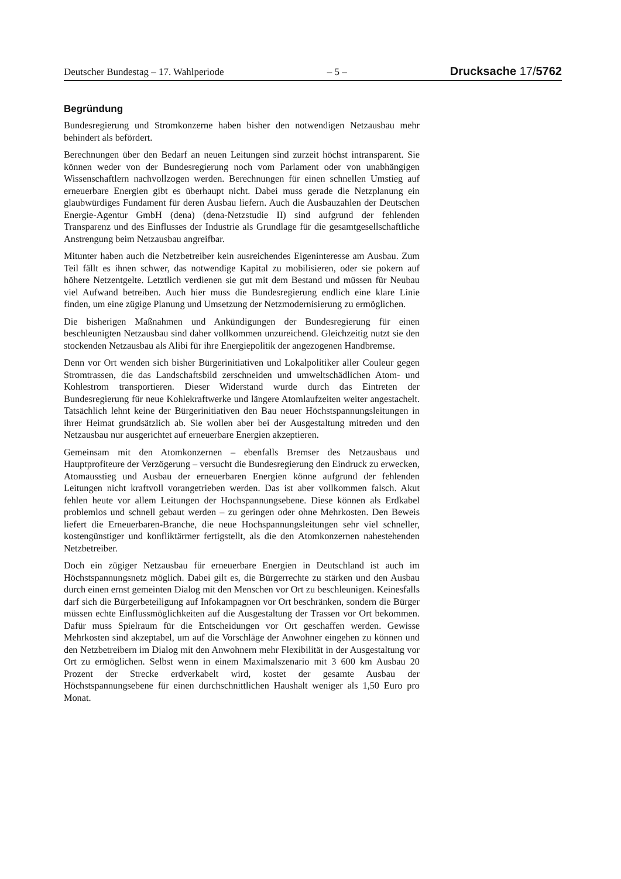Deutscher Bundestag – 17. Wahlperiode – 5 – Drucksache 17/5762
Begründung
Bundesregierung und Stromkonzerne haben bisher den notwendigen Netzausbau mehr behindert als befördert.
Berechnungen über den Bedarf an neuen Leitungen sind zurzeit höchst intransparent. Sie können weder von der Bundesregierung noch vom Parlament oder von unabhängigen Wissenschaftlern nachvollzogen werden. Berechnungen für einen schnellen Umstieg auf erneuerbare Energien gibt es überhaupt nicht. Dabei muss gerade die Netzplanung ein glaubwürdiges Fundament für deren Ausbau liefern. Auch die Ausbauzahlen der Deutschen Energie-Agentur GmbH (dena) (dena-Netzstudie II) sind aufgrund der fehlenden Transparenz und des Einflusses der Industrie als Grundlage für die gesamtgesellschaftliche Anstrengung beim Netzausbau angreifbar.
Mitunter haben auch die Netzbetreiber kein ausreichendes Eigeninteresse am Ausbau. Zum Teil fällt es ihnen schwer, das notwendige Kapital zu mobilisieren, oder sie pokern auf höhere Netzentgelte. Letztlich verdienen sie gut mit dem Bestand und müssen für Neubau viel Aufwand betreiben. Auch hier muss die Bundesregierung endlich eine klare Linie finden, um eine zügige Planung und Umsetzung der Netzmodernisierung zu ermöglichen.
Die bisherigen Maßnahmen und Ankündigungen der Bundesregierung für einen beschleunigten Netzausbau sind daher vollkommen unzureichend. Gleichzeitig nutzt sie den stockenden Netzausbau als Alibi für ihre Energiepolitik der angezogenen Handbremse.
Denn vor Ort wenden sich bisher Bürgerinitiativen und Lokalpolitiker aller Couleur gegen Stromtrassen, die das Landschaftsbild zerschneiden und umweltschädlichen Atom- und Kohlestrom transportieren. Dieser Widerstand wurde durch das Eintreten der Bundesregierung für neue Kohlekraftwerke und längere Atomlaufzeiten weiter angestachelt. Tatsächlich lehnt keine der Bürgerinitiativen den Bau neuer Höchstspannungsleitungen in ihrer Heimat grundsätzlich ab. Sie wollen aber bei der Ausgestaltung mitreden und den Netzausbau nur ausgerichtet auf erneuerbare Energien akzeptieren.
Gemeinsam mit den Atomkonzernen – ebenfalls Bremser des Netzausbaus und Hauptprofiteure der Verzögerung – versucht die Bundesregierung den Eindruck zu erwecken, Atomausstieg und Ausbau der erneuerbaren Energien könne aufgrund der fehlenden Leitungen nicht kraftvoll vorangetrieben werden. Das ist aber vollkommen falsch. Akut fehlen heute vor allem Leitungen der Hochspannungsebene. Diese können als Erdkabel problemlos und schnell gebaut werden – zu geringen oder ohne Mehrkosten. Den Beweis liefert die Erneuerbaren-Branche, die neue Hochspannungsleitungen sehr viel schneller, kostengünstiger und konfliktärmer fertigstellt, als die den Atomkonzernen nahestehenden Netzbetreiber.
Doch ein zügiger Netzausbau für erneuerbare Energien in Deutschland ist auch im Höchstspannungsnetz möglich. Dabei gilt es, die Bürgerrechte zu stärken und den Ausbau durch einen ernst gemeinten Dialog mit den Menschen vor Ort zu beschleunigen. Keinesfalls darf sich die Bürgerbeteiligung auf Infokampagnen vor Ort beschränken, sondern die Bürger müssen echte Einflussmöglichkeiten auf die Ausgestaltung der Trassen vor Ort bekommen. Dafür muss Spielraum für die Entscheidungen vor Ort geschaffen werden. Gewisse Mehrkosten sind akzeptabel, um auf die Vorschläge der Anwohner eingehen zu können und den Netzbetreibern im Dialog mit den Anwohnern mehr Flexibilität in der Ausgestaltung vor Ort zu ermöglichen. Selbst wenn in einem Maximalszenario mit 3 600 km Ausbau 20 Prozent der Strecke erdverkabelt wird, kostet der gesamte Ausbau der Höchstspannungsebene für einen durchschnittlichen Haushalt weniger als 1,50 Euro pro Monat.